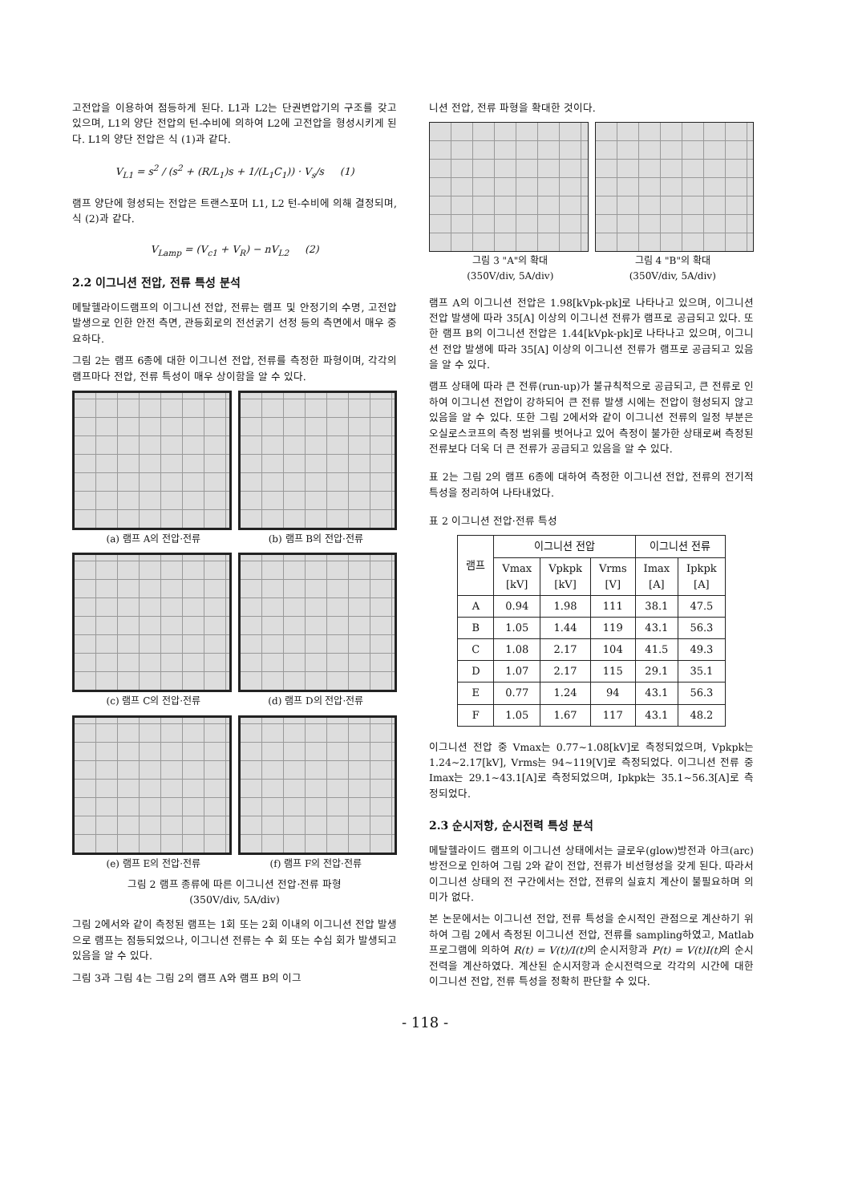고전압을 이용하여 점등하게 된다. L1과 L2는 단권변압기의 구조를 갖고 있으며, L1의 양단 전압의 턴-수비에 의하여 L2에 고전압을 형성시키게 된다. L1의 양단 전압은 식 (1)과 같다.
V<sub>L1</sub> = s<sup>2</sup> / (s<sup>2</sup> + (R/L<sub>1</sub>)s + 1/(L<sub>1</sub>C<sub>1</sub>)) · V<sub>s</sub>/s (1)
램프 양단에 형성되는 전압은 트랜스포머 L1, L2 턴-수비에 의해 결정되며, 식 (2)과 같다.
V<sub>Lamp</sub> = (V<sub>c1</sub> + V<sub>R</sub>) − nV<sub>L2</sub> (2)
2.2 이그니션 전압, 전류 특성 분석
메탈헬라이드램프의 이그니션 전압, 전류는 램프 및 안정기의 수명, 고전압 발생으로 인한 안전 측면, 관등회로의 전선굵기 선정 등의 측면에서 매우 중요하다.
그림 2는 램프 6종에 대한 이그니션 전압, 전류를 측정한 파형이며, 각각의 램프마다 전압, 전류 특성이 매우 상이함을 알 수 있다.
(a) 램프 A의 전압·전류 (b) 램프 B의 전압·전류
(c) 램프 C의 전압·전류 (d) 램프 D의 전압·전류
(e) 램프 E의 전압·전류 (f) 램프 F의 전압·전류
그림 2 램프 종류에 따른 이그니션 전압·전류 파형
(350V/div, 5A/div)
그림 2에서와 같이 측정된 램프는 1회 또는 2회 이내의 이그니션 전압 발생으로 램프는 점등되었으나, 이그니션 전류는 수 회 또는 수십 회가 발생되고 있음을 알 수 있다.
그림 3과 그림 4는 그림 2의 램프 A와 램프 B의 이그
니션 전압, 전류 파형을 확대한 것이다.
그림 3 "A"의 확대
(350V/div, 5A/div)
그림 4 "B"의 확대
(350V/div, 5A/div)
램프 A의 이그니션 전압은 1.98[kVpk-pk]로 나타나고 있으며, 이그니션 전압 발생에 따라 35[A] 이상의 이그니션 전류가 램프로 공급되고 있다. 또한 램프 B의 이그니션 전압은 1.44[kVpk-pk]로 나타나고 있으며, 이그니션 전압 발생에 따라 35[A] 이상의 이그니션 전류가 램프로 공급되고 있음을 알 수 있다.
램프 상태에 따라 큰 전류(run-up)가 불규칙적으로 공급되고, 큰 전류로 인하여 이그니션 전압이 강하되어 큰 전류 발생 시에는 전압이 형성되지 않고 있음을 알 수 있다. 또한 그림 2에서와 같이 이그니션 전류의 일정 부분은 오실로스코프의 측정 범위를 벗어나고 있어 측정이 불가한 상태로써 측정된 전류보다 더욱 더 큰 전류가 공급되고 있음을 알 수 있다.
표 2는 그림 2의 램프 6종에 대하여 측정한 이그니션 전압, 전류의 전기적 특성을 정리하여 나타내었다.
표 2 이그니션 전압·전류 특성
| 램프 | 이그니션 전압 | | | 이그니션 전류 | |
| --- | --- | --- | --- | --- | --- |
| | Vmax [kV] | Vpkpk [kV] | Vrms [V] | Imax [A] | Ipkpk [A] |
| A | 0.94 | 1.98 | 111 | 38.1 | 47.5 |
| B | 1.05 | 1.44 | 119 | 43.1 | 56.3 |
| C | 1.08 | 2.17 | 104 | 41.5 | 49.3 |
| D | 1.07 | 2.17 | 115 | 29.1 | 35.1 |
| E | 0.77 | 1.24 | 94 | 43.1 | 56.3 |
| F | 1.05 | 1.67 | 117 | 43.1 | 48.2 |
이그니션 전압 중 Vmax는 0.77~1.08[kV]로 측정되었으며, Vpkpk는 1.24~2.17[kV], Vrms는 94~119[V]로 측정되었다. 이그니션 전류 중 Imax는 29.1~43.1[A]로 측정되었으며, Ipkpk는 35.1~56.3[A]로 측정되었다.
2.3 순시저항, 순시전력 특성 분석
메탈헬라이드 램프의 이그니션 상태에서는 글로우(glow)방전과 아크(arc)방전으로 인하여 그림 2와 같이 전압, 전류가 비선형성을 갖게 된다. 따라서 이그니션 상태의 전 구간에서는 전압, 전류의 실효치 계산이 불필요하며 의미가 없다.
본 논문에서는 이그니션 전압, 전류 특성을 순시적인 관점으로 계산하기 위하여 그림 2에서 측정된 이그니션 전압, 전류를 sampling하였고, Matlab 프로그램에 의하여 R(t) = V(t)/I(t) 의 순시저항과 P(t) = V(t)I(t) 의 순시전력을 계산하였다. 계산된 순시저항과 순시전력으로 각각의 시간에 대한 이그니션 전압, 전류 특성을 정확히 판단할 수 있다.
- 118 -